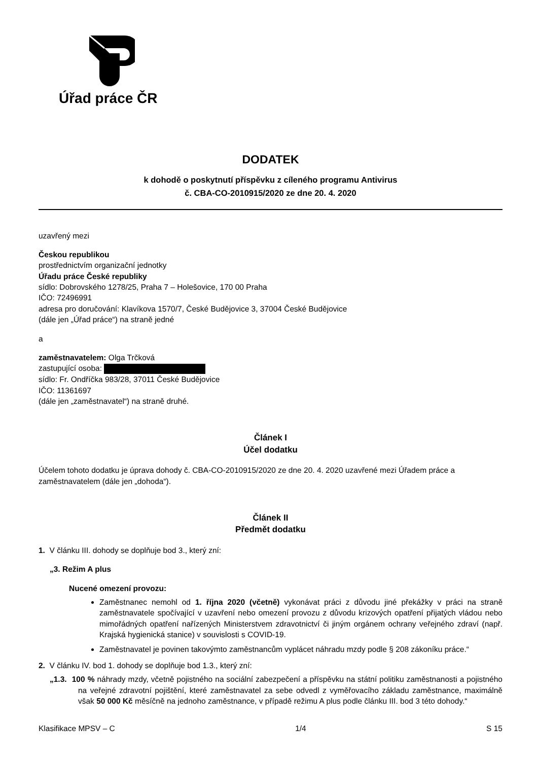Úřad práce ČR
DODATEK
k dohodě o poskytnutí příspěvku z cíleného programu Antivirus
č. CBA-CO-2010915/2020 ze dne 20. 4. 2020
uzavřený mezi
Českou republikou
prostřednictvím organizační jednotky
Úřadu práce České republiky
sídlo: Dobrovského 1278/25, Praha 7 – Holešovice, 170 00 Praha
IČO: 72496991
adresa pro doručování: Klavíkova 1570/7, České Budějovice 3, 37004 České Budějovice
(dále jen „Úřad práce“) na straně jedné
a
zaměstnavatelem: Olga Trčková
zastupující osoba:
sídlo: Fr. Ondříčka 983/28, 37011 České Budějovice
IČO: 11361697
(dále jen „zaměstnavatel“) na straně druhé.
Článek I
Účel dodatku
Účelem tohoto dodatku je úprava dohody č. CBA-CO-2010915/2020 ze dne 20. 4. 2020 uzavřené mezi Úřadem práce a zaměstnavatelem (dále jen „dohoda“).
Článek II
Předmět dodatku
1. V článku III. dohody se doplňuje bod 3., který zní:
„3. Režim A plus
Nucené omezení provozu:
Zaměstnanec nemohl od 1. října 2020 (včetně) vykonávat práci z důvodu jiné překážky v práci na straně zaměstnavatele spočívající v uzavření nebo omezení provozu z důvodu krizových opatření přijatých vládou nebo mimořádných opatření nařízených Ministerstvem zdravotnictví či jiným orgánem ochrany veřejného zdraví (např. Krajská hygienická stanice) v souvislosti s COVID-19.
Zaměstnavatel je povinen takovýmto zaměstnancům vyplácet náhradu mzdy podle § 208 zákoníku práce.“
2. V článku IV. bod 1. dohody se doplňuje bod 1.3., který zní:
„1.3. 100 % náhrady mzdy, včetně pojistného na sociální zabezpečení a příspěvku na státní politiku zaměstnanosti a pojistného na veřejné zdravotní pojištění, které zaměstnavatel za sebe odvedl z vyměřovacího základu zaměstnance, maximálně však 50 000 Kč měsíčně na jednoho zaměstnance, v případě režimu A plus podle článku III. bod 3 této dohody.“
Klasifikace MPSV – C 1/4 S 15